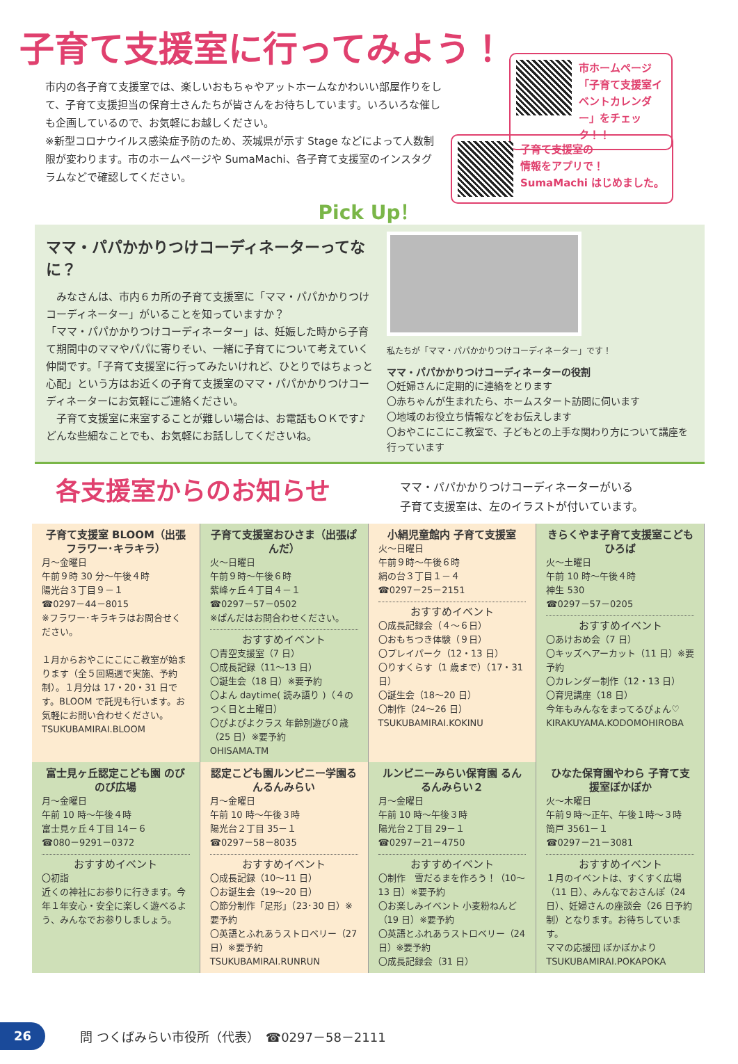子育て支援室に行ってみよう！
市ホームページ「子育て支援室イベントカレンダー」をチェック！！
子育て支援室の
情報をアプリで！
SumaMachi はじめました。
市内の各子育て支援室では、楽しいおもちゃやアットホームなかわいい部屋作りをして、子育て支援担当の保育士さんたちが皆さんをお待ちしています。いろいろな催しも企画しているので、お気軽にお越しください。
※新型コロナウイルス感染症予防のため、茨城県が示す Stage などによって人数制限が変わります。市のホームページや SumaMachi、各子育て支援室のインスタグラムなどで確認してください。
Pick Up！
ママ・パパかかりつけコーディネーターってなに？
　みなさんは、市内６カ所の子育て支援室に「ママ・パパかかりつけコーディネーター」がいることを知っていますか？
「ママ・パパかかりつけコーディネーター」は、妊娠した時から子育て期間中のママやパパに寄りそい、一緒に子育てについて考えていく仲間です。「子育て支援室に行ってみたいけれど、ひとりではちょっと心配」という方はお近くの子育て支援室のママ・パパかかりつけコーディネーターにお気軽にご連絡ください。
　子育て支援室に来室することが難しい場合は、お電話もＯＫです♪ どんな些細なことでも、お気軽にお話ししてくださいね。
私たちが「ママ・パパかかりつけコーディネーター」です！
ママ・パパかかりつけコーディネーターの役割
〇妊婦さんに定期的に連絡をとります
〇赤ちゃんが生まれたら、ホームスタート訪問に伺います
〇地域のお役立ち情報などをお伝えします
〇おやこにこにこ教室で、子どもとの上手な関わり方について講座を行っています
各支援室からのお知らせ
ママ・パパかかりつけコーディネーターがいる
子育て支援室は、左のイラストが付いています。
子育て支援室 BLOOM（出張フラワー･キラキラ）
月～金曜日
午前９時 30 分～午後４時
陽光台３丁目９－１
☎0297－44－8015
※フラワー･キラキラはお問合せください。
１月からおやこにこにこ教室が始まります（全５回隔週で実施、予約制）。１月分は 17・20・31 日です。BLOOM で託児も行います。お気軽にお問い合わせください。
TSUKUBAMIRAI.BLOOM
子育て支援室おひさま（出張ぱんだ）
火～日曜日
午前９時～午後６時
紫峰ヶ丘４丁目４－１
☎0297－57－0502
※ぱんだはお問合わせください。
おすすめイベント
〇青空支援室（7 日）
〇成長記録（11～13 日）
〇誕生会（18 日）※要予約
〇よん daytime( 読み語り )（４のつく日と土曜日）
〇ぴよぴよクラス 年齢別遊び０歳（25 日）※要予約
OHISAMA.TM
小絹児童館内 子育て支援室
火～日曜日
午前９時～午後６時
絹の台３丁目１－４
☎0297－25－2151
おすすめイベント
〇成長記録会（４～６日）
〇おもちつき体験（９日）
〇プレイパーク（12・13 日）
〇りすくらす（1 歳まで）（17・31 日）
〇誕生会（18～20 日）
〇制作（24～26 日）
TSUKUBAMIRAI.KOKINU
きらくやま子育て支援室こどもひろば
火～土曜日
午前 10 時～午後４時
神生 530
☎0297－57－0205
おすすめイベント
〇あけおめ会（7 日）
〇キッズヘアーカット（11 日）※要予約
〇カレンダー制作（12・13 日）
〇育児講座（18 日）
今年もみんなをまってるぴょん♡
KIRAKUYAMA.KODOMOHIROBA
富士見ヶ丘認定こども園 のびのび広場
月～金曜日
午前 10 時～午後４時
富士見ヶ丘４丁目 14－６
☎080－9291－0372
おすすめイベント
〇初詣
近くの神社にお参りに行きます。今年１年安心・安全に楽しく遊べるよう、みんなでお参りしましょう。
認定こども園ルンビニー学園るんるんみらい
月～金曜日
午前 10 時～午後３時
陽光台２丁目 35－１
☎0297－58－8035
おすすめイベント
〇成長記録（10～11 日）
〇お誕生会（19～20 日）
〇節分制作「足形」（23･30 日）※要予約
〇英語とふれあうストロベリー（27 日）※要予約
TSUKUBAMIRAI.RUNRUN
ルンビニーみらい保育園 るんるんみらい２
月～金曜日
午前 10 時～午後３時
陽光台２丁目 29－１
☎0297－21－4750
おすすめイベント
〇制作　雪だるまを作ろう！（10～13 日）※要予約
〇お楽しみイベント 小麦粉ねんど（19 日）※要予約
〇英語とふれあうストロベリー（24 日）※要予約
〇成長記録会（31 日）
ひなた保育園やわら 子育て支援室ぽかぽか
火～木曜日
午前９時～正午、午後１時～３時
筒戸 3561－１
☎0297－21－3081
おすすめイベント
１月のイベントは、すくすく広場（11 日）、みんなでおさんぽ（24 日）、妊婦さんの座談会（26 日予約制）となります。お待ちしています。
ママの応援団 ぽかぽかより
TSUKUBAMIRAI.POKAPOKA
26
問 つくばみらい市役所（代表）　☎0297－58－2111